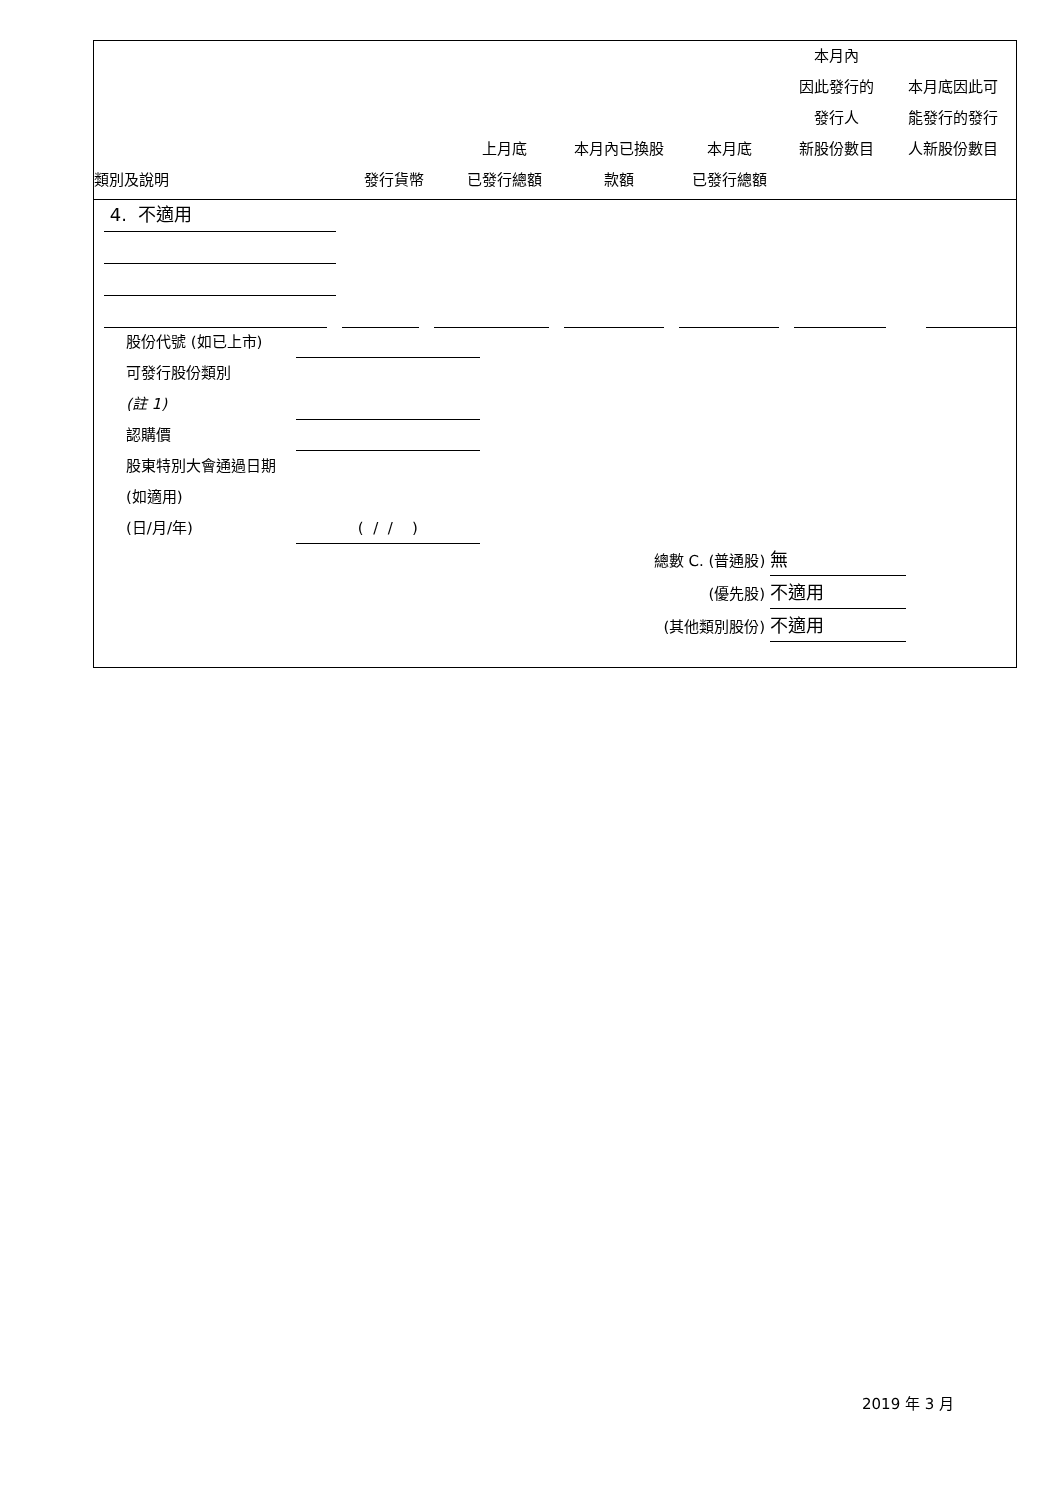| 類別及說明 | 發行貨幣 | 上月底 已發行總額 | 本月內已換股 款額 | 本月底 已發行總額 | 本月內 因此發行的 發行人 新股份數目 | 本月底因此可 能發行的發行 人新股份數目 |
| --- | --- | --- | --- | --- | --- | --- |
4. 不適用
股份代號 (如已上市)
可發行股份類別
(註 1)
認購價
股東特別大會通過日期 (如適用)
(日/月/年) ( / / )
總數 C. (普通股) 無
(優先股) 不適用
(其他類別股份) 不適用
2019 年 3 月